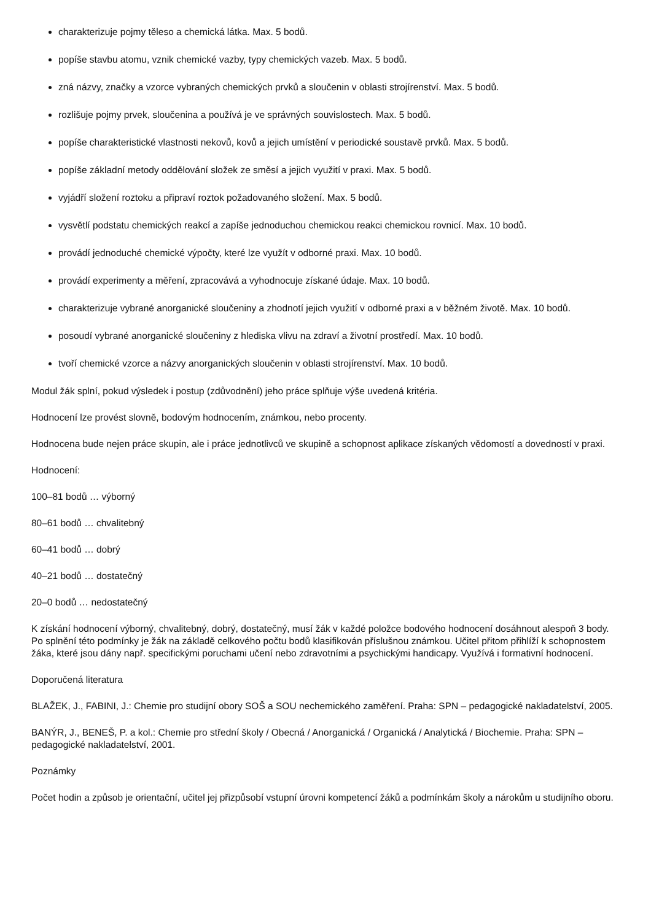charakterizuje pojmy těleso a chemická látka. Max. 5 bodů.
popíše stavbu atomu, vznik chemické vazby, typy chemických vazeb. Max. 5 bodů.
zná názvy, značky a vzorce vybraných chemických prvků a sloučenin v oblasti strojírenství. Max. 5 bodů.
rozlišuje pojmy prvek, sloučenina a používá je ve správných souvislostech. Max. 5 bodů.
popíše charakteristické vlastnosti nekovů, kovů a jejich umístění v periodické soustavě prvků. Max. 5 bodů.
popíše základní metody oddělování složek ze směsí a jejich využití v praxi. Max. 5 bodů.
vyjádří složení roztoku a připraví roztok požadovaného složení. Max. 5 bodů.
vysvětlí podstatu chemických reakcí a zapíše jednoduchou chemickou reakci chemickou rovnicí. Max. 10 bodů.
provádí jednoduché chemické výpočty, které lze využít v odborné praxi. Max. 10 bodů.
provádí experimenty a měření, zpracovává a vyhodnocuje získané údaje. Max. 10 bodů.
charakterizuje vybrané anorganické sloučeniny a zhodnotí jejich využití v odborné praxi a v běžném životě. Max. 10 bodů.
posoudí vybrané anorganické sloučeniny z hlediska vlivu na zdraví a životní prostředí. Max. 10 bodů.
tvoří chemické vzorce a názvy anorganických sloučenin v oblasti strojírenství. Max. 10 bodů.
Modul žák splní, pokud výsledek i postup (zdůvodnění) jeho práce splňuje výše uvedená kritéria.
Hodnocení lze provést slovně, bodovým hodnocením, známkou, nebo procenty.
Hodnocena bude nejen práce skupin, ale i práce jednotlivců ve skupině a schopnost aplikace získaných vědomostí a dovedností v praxi.
Hodnocení:
100–81 bodů … výborný
80–61 bodů … chvalitebný
60–41 bodů … dobrý
40–21 bodů … dostatečný
20–0 bodů … nedostatečný
K získání hodnocení výborný, chvalitebný, dobrý, dostatečný, musí žák v každé položce bodového hodnocení dosáhnout alespoň 3 body. Po splnění této podmínky je žák na základě celkového počtu bodů klasifikován příslušnou známkou. Učitel přitom přihlíží k schopnostem žáka, které jsou dány např. specifickými poruchami učení nebo zdravotními a psychickými handicapy. Využívá i formativní hodnocení.
Doporučená literatura
BLAŽEK, J., FABINI, J.: Chemie pro studijní obory SOŠ a SOU nechemického zaměření. Praha: SPN – pedagogické nakladatelství, 2005.
BANÝR, J., BENEŠ, P. a kol.: Chemie pro střední školy / Obecná / Anorganická / Organická / Analytická / Biochemie. Praha: SPN – pedagogické nakladatelství, 2001.
Poznámky
Počet hodin a způsob je orientační, učitel jej přizpůsobí vstupní úrovni kompetencí žáků a podmínkám školy a nárokům u studijního oboru.